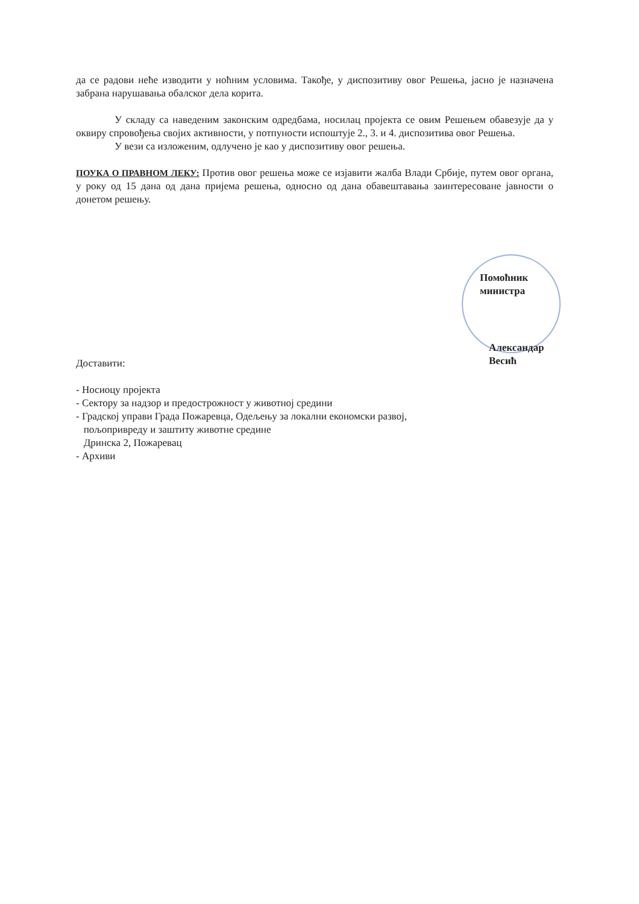да се радови неће изводити у ноћним условима. Такође, у диспозитиву овог Решења, јасно је назначена забрана нарушавања обалског дела корита.
У складу са наведеним законским одредбама, носилац пројекта се овим Решењем обавезује да у оквиру спровођења својих активности, у потпуности испоштује 2., 3. и 4. диспозитива овог Решења.
У вези са изложеним, одлучено је као у диспозитиву овог решења.
ПОУКА О ПРАВНОМ ЛЕКУ: Против овог решења може се изјавити жалба Влади Србије, путем овог органа, у року од 15 дана од дана пријема решења, односно од дана обавештавања заинтересоване јавности о донетом решењу.
Помоћник министра
Александар Весић
Доставити:
- Носиоцу пројекта
- Сектору за надзор и предострожност у животној средини
- Градској управи Града Пожаревца, Одељењу за локални економски развој,
пољопривреду и заштиту животне средине
Дринска 2, Пожаревац
- Архиви